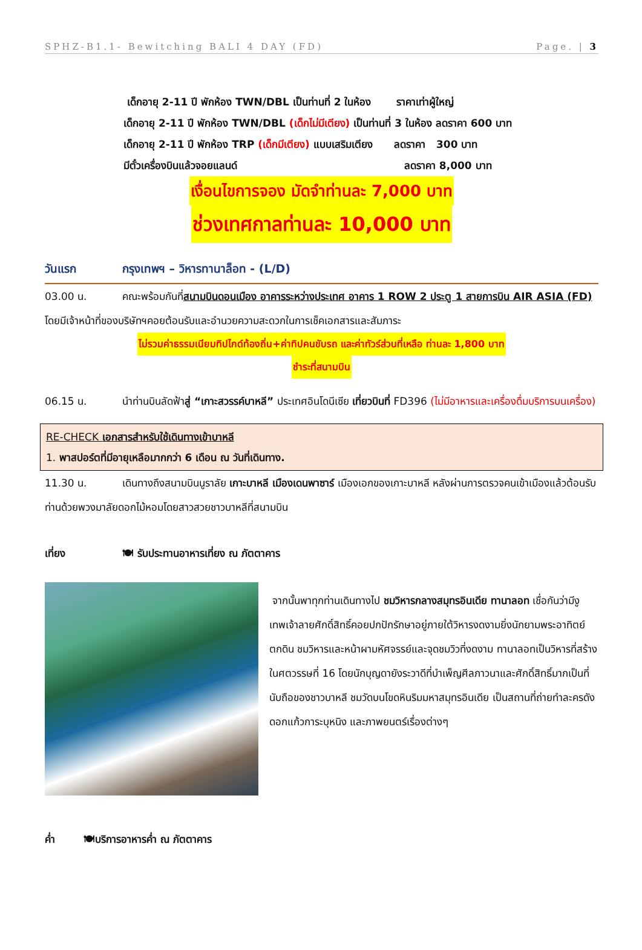SPHZ-B1.1- Bewitching BALI 4 DAY (FD) Page. | 3
เด็กอายุ 2-11 ปี พักห้อง TWN/DBL เป็นท่านที่ 2 ในห้อง ราคาเท่าผู้ใหญ่
เด็กอายุ 2-11 ปี พักห้อง TWN/DBL (เด็กไม่มีเตียง) เป็นท่านที่ 3 ในห้อง ลดราคา 600 บาท
เด็กอายุ 2-11 ปี พักห้อง TRP (เด็กมีเตียง) แบบเสริมเตียง ลดราคา 300 บาท
มีตั๋วเครื่องบินแล้วจอยแลนด์ ลดราคา 8,000 บาท
เงื่อนไขการจอง มัดจำท่านละ 7,000 บาท
ช่วงเทศกาลท่านละ 10,000 บาท
วันแรก กรุงเทพฯ – วิหารทานาล็อท - (L/D)
03.00 น. คณะพร้อมกันที่สนามบินดอนเมือง อาคารระหว่างประเทศ อาคาร 1 ROW 2 ประตู 1 สายการบิน AIR ASIA (FD) โดยมีเจ้าหน้าที่ของบริษัทฯคอยต้อนรับและอำนวยความสะดวกในการเช็คเอกสารและสัมภาระ
ไม่รวมค่าธรรมเนียมทิปไกด์ท้องถิ่น+ค่าทิปคนขับรถ และค่าทัวร์ส่วนที่เหลือ ท่านละ 1,800 บาท
ชำระที่สนามบิน
06.15 น. นำท่านบินลัดฟ้าสู่ “เกาะสวรรค์บาหลี” ประเทศอินโดนีเซีย เที่ยวบินที่ FD396 (ไม่มีอาหารและเครื่องดื่มบริการบนเครื่อง)
RE-CHECK เอกสารสำหรับใช้เดินทางเข้าบาหลี
1. พาสปอร์ตที่มีอายุเหลือมากกว่า 6 เดือน ณ วันที่เดินทาง.
11.30 น. เดินทางถึงสนามบินนูราลัย เกาะบาหลี เมืองเดนพาซาร์ เมืองเอกของเกาะบาหลี หลังผ่านการตรวจคนเข้าเมืองแล้วต้อนรับท่านด้วยพวงมาลัยดอกไม้หอมโดยสาวสวยชาวบาหลีที่สนามบิน
เที่ยง 🍽 รับประทานอาหารเที่ยง ณ ภัตตาคาร
จากนั้นพาทุกท่านเดินทางไป ชมวิหารกลางสมุทรอินเดีย ทานาลอท เชื่อกันว่ามีงูเทพเจ้าลายศักดิ์สิทธิ์คอยปกปักรักษาอยู่ภายใต้วิหารงดงามยิ่งนักยามพระอาทิตย์ตกดิน ชมวิหารและหน้าผามหัศจรรย์และจุดชมวิวที่งดงาม ทานาลอทเป็นวิหารที่สร้างในศตวรรษที่ 16 โดยนักบุญดายังระวาดีที่บำเพ็ญศีลภาวนาและศักดิ์สิทธิ์มากเป็นที่นับถือของชาวบาหลี ชมวัดบนโขดหินริมมหาสมุทรอินเดีย เป็นสถานที่ถ่ายทำละครดัง ดอกแก้วการะบุหนิง และภาพยนตร์เรื่องต่างๆ
ค่ำ 🍽บริการอาหารค่ำ ณ ภัตตาคาร